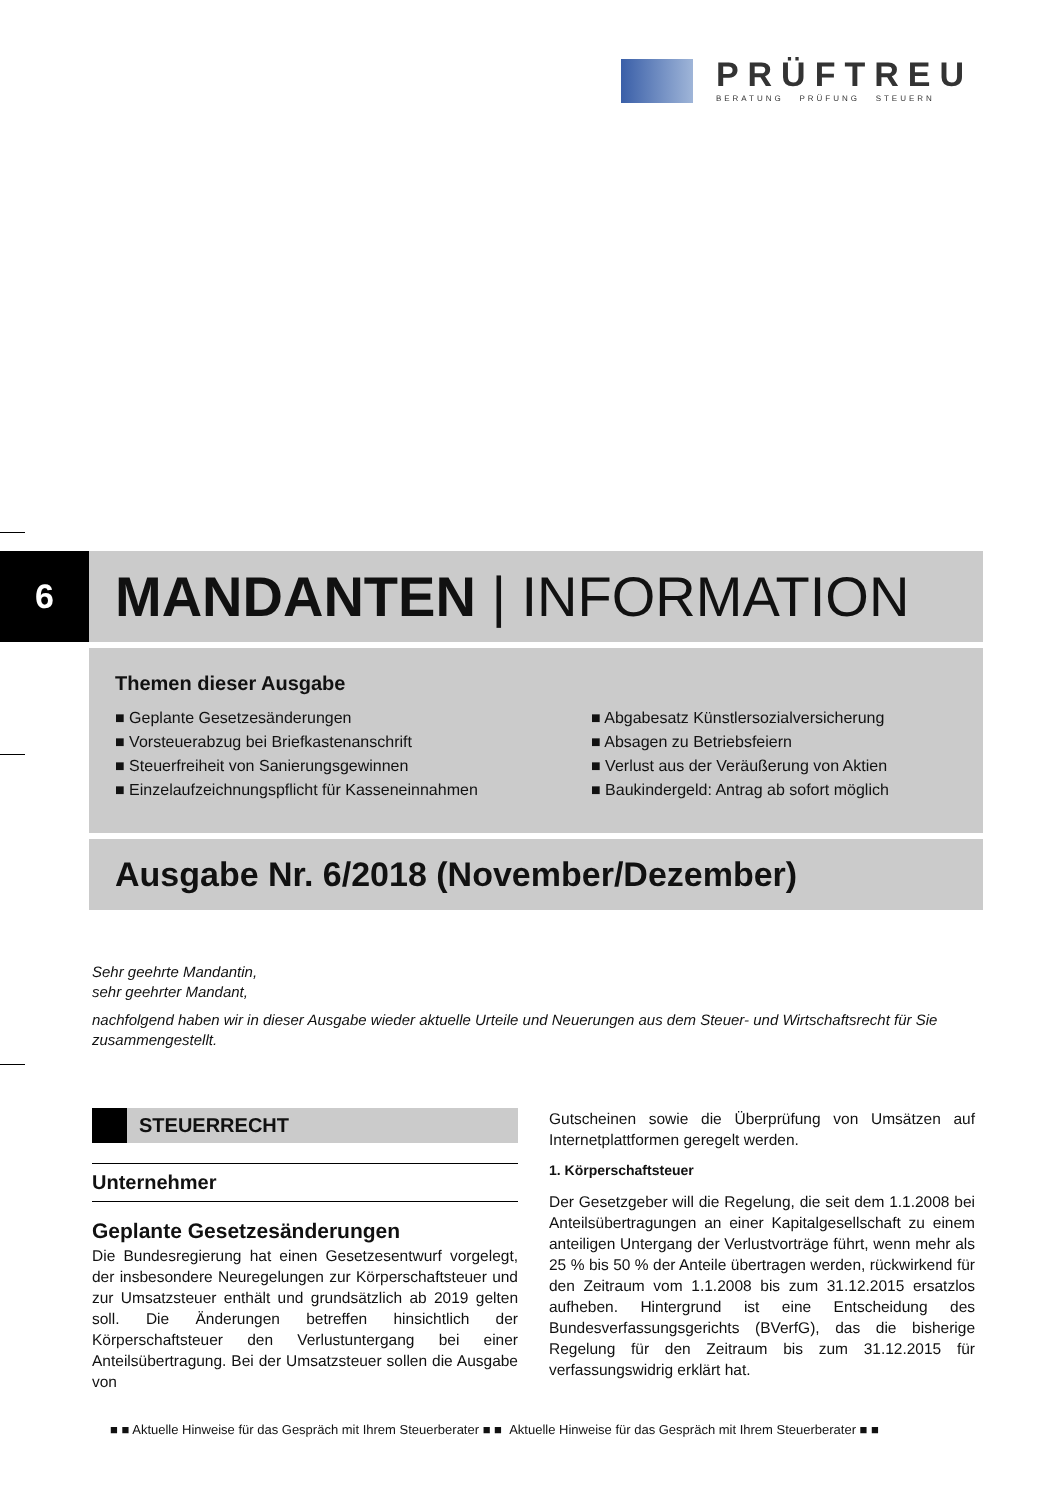PRÜFTREU
BERATUNG PRÜFUNG STEUERN
6 MANDANTEN | INFORMATION
Themen dieser Ausgabe
■ Geplante Gesetzesänderungen
■ Abgabesatz Künstlersozialversicherung
■ Vorsteuerabzug bei Briefkastenanschrift
■ Absagen zu Betriebsfeiern
■ Steuerfreiheit von Sanierungsgewinnen
■ Verlust aus der Veräußerung von Aktien
■ Einzelaufzeichnungspflicht für Kasseneinnahmen
■ Baukindergeld: Antrag ab sofort möglich
Ausgabe Nr. 6/2018 (November/Dezember)
Sehr geehrte Mandantin,
sehr geehrter Mandant,
nachfolgend haben wir in dieser Ausgabe wieder aktuelle Urteile und Neuerungen aus dem Steuer- und Wirtschaftsrecht für Sie zusammengestellt.
STEUERRECHT
Unternehmer
Geplante Gesetzesänderungen
Die Bundesregierung hat einen Gesetzesentwurf vorgelegt, der insbesondere Neuregelungen zur Körperschaftsteuer und zur Umsatzsteuer enthält und grundsätzlich ab 2019 gelten soll. Die Änderungen betreffen hinsichtlich der Körperschaftsteuer den Verlustuntergang bei einer Anteilsübertragung. Bei der Umsatzsteuer sollen die Ausgabe von
Gutscheinen sowie die Überprüfung von Umsätzen auf Internetplattformen geregelt werden.
1. Körperschaftsteuer
Der Gesetzgeber will die Regelung, die seit dem 1.1.2008 bei Anteilsübertragungen an einer Kapitalgesellschaft zu einem anteiligen Untergang der Verlustvorträge führt, wenn mehr als 25 % bis 50 % der Anteile übertragen werden, rückwirkend für den Zeitraum vom 1.1.2008 bis zum 31.12.2015 ersatzlos aufheben. Hintergrund ist eine Entscheidung des Bundesverfassungsgerichts (BVerfG), das die bisherige Regelung für den Zeitraum bis zum 31.12.2015 für verfassungswidrig erklärt hat.
■ ■ Aktuelle Hinweise für das Gespräch mit Ihrem Steuerberater ■ ■ Aktuelle Hinweise für das Gespräch mit Ihrem Steuerberater ■ ■